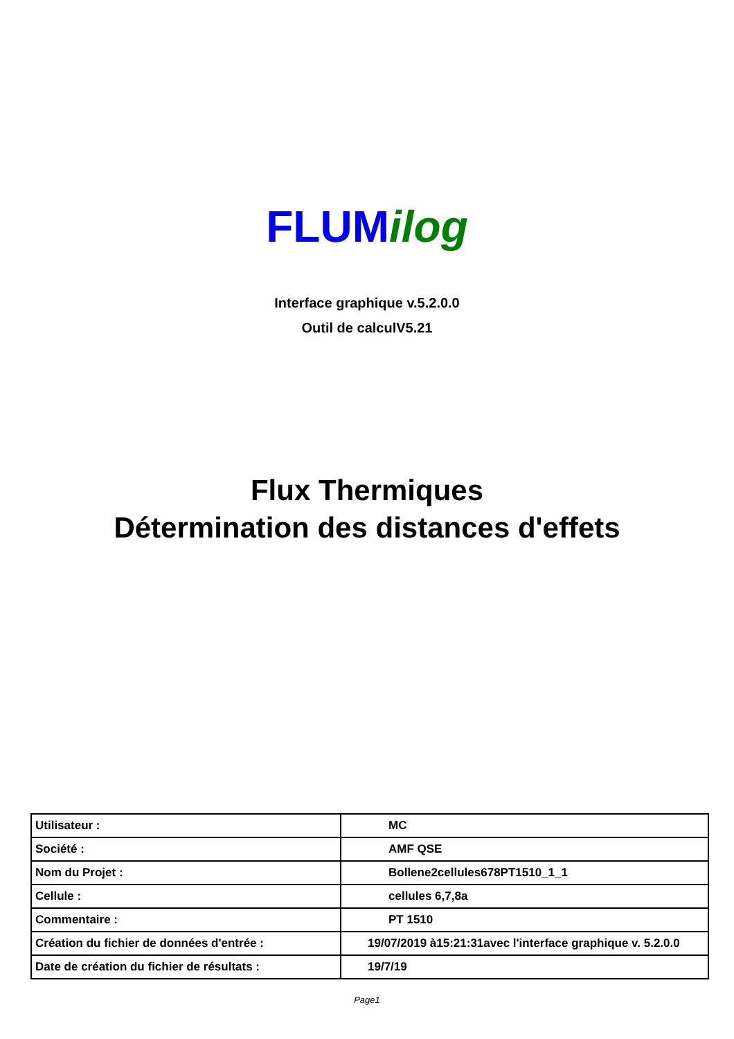FLUM ilog
Interface graphique v.5.2.0.0
Outil de calculV5.21
Flux Thermiques
Détermination des distances d'effets
| Utilisateur : | MC |
| Société : | AMF QSE |
| Nom du Projet : | Bollene2cellules678PT1510_1_1 |
| Cellule : | cellules 6,7,8a |
| Commentaire : | PT 1510 |
| Création du fichier de données d'entrée : | 19/07/2019 à15:21:31avec l'interface graphique v. 5.2.0.0 |
| Date de création du fichier de résultats : | 19/7/19 |
Page1